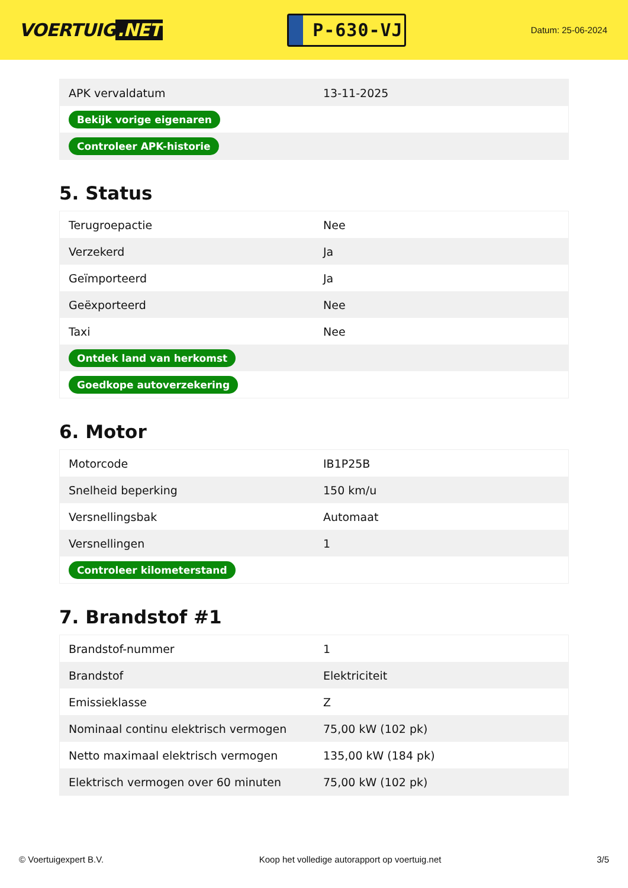VOERTUIG.NET
P-630-VJ
Datum: 25-06-2024
| APK vervaldatum | 13-11-2025 |
| Bekijk vorige eigenaren | |
| Controleer APK-historie | |
5. Status
| Terugroepactie | Nee |
| Verzekerd | Ja |
| Geïmporteerd | Ja |
| Geëxporteerd | Nee |
| Taxi | Nee |
| Ontdek land van herkomst | |
| Goedkope autoverzekering | |
6. Motor
| Motorcode | IB1P25B |
| Snelheid beperking | 150 km/u |
| Versnellingsbak | Automaat |
| Versnellingen | 1 |
| Controleer kilometerstand | |
7. Brandstof #1
| Brandstof-nummer | 1 |
| Brandstof | Elektriciteit |
| Emissieklasse | Z |
| Nominaal continu elektrisch vermogen | 75,00 kW (102 pk) |
| Netto maximaal elektrisch vermogen | 135,00 kW (184 pk) |
| Elektrisch vermogen over 60 minuten | 75,00 kW (102 pk) |
© Voertuigexpert B.V. Koop het volledige autorapport op voertuig.net 3/5